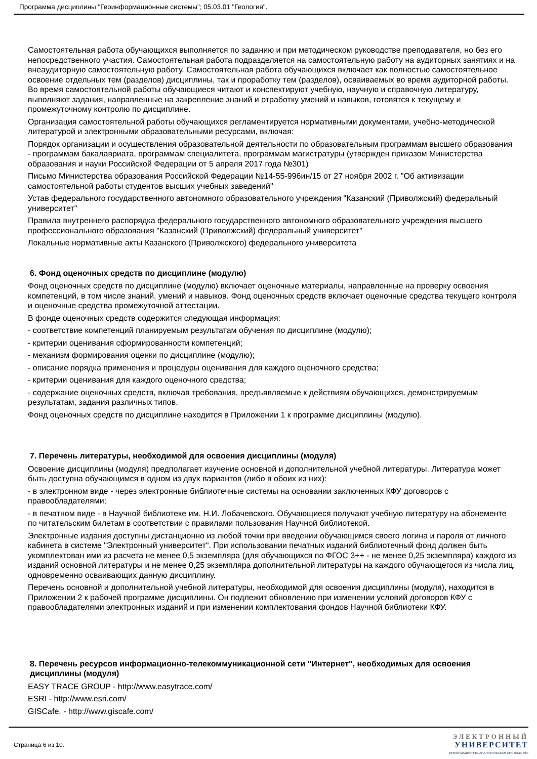Программа дисциплины "Геоинформационные системы"; 05.03.01 "Геология".
Самостоятельная работа обучающихся выполняется по заданию и при методическом руководстве преподавателя, но без его непосредственного участия. Самостоятельная работа подразделяется на самостоятельную работу на аудиторных занятиях и на внеаудиторную самостоятельную работу. Самостоятельная работа обучающихся включает как полностью самостоятельное освоение отдельных тем (разделов) дисциплины, так и проработку тем (разделов), осваиваемых во время аудиторной работы. Во время самостоятельной работы обучающиеся читают и конспектируют учебную, научную и справочную литературу, выполняют задания, направленные на закрепление знаний и отработку умений и навыков, готовятся к текущему и промежуточному контролю по дисциплине.
Организация самостоятельной работы обучающихся регламентируется нормативными документами, учебно-методической литературой и электронными образовательными ресурсами, включая:
Порядок организации и осуществления образовательной деятельности по образовательным программам высшего образования - программам бакалавриата, программам специалитета, программам магистратуры (утвержден приказом Министерства образования и науки Российской Федерации от 5 апреля 2017 года №301)
Письмо Министерства образования Российской Федерации №14-55-996ин/15 от 27 ноября 2002 г. "Об активизации самостоятельной работы студентов высших учебных заведений"
Устав федерального государственного автономного образовательного учреждения "Казанский (Приволжский) федеральный университет"
Правила внутреннего распорядка федерального государственного автономного образовательного учреждения высшего профессионального образования "Казанский (Приволжский) федеральный университет"
Локальные нормативные акты Казанского (Приволжского) федерального университета
6. Фонд оценочных средств по дисциплине (модулю)
Фонд оценочных средств по дисциплине (модулю) включает оценочные материалы, направленные на проверку освоения компетенций, в том числе знаний, умений и навыков. Фонд оценочных средств включает оценочные средства текущего контроля и оценочные средства промежуточной аттестации.
В фонде оценочных средств содержится следующая информация:
- соответствие компетенций планируемым результатам обучения по дисциплине (модулю);
- критерии оценивания сформированности компетенций;
- механизм формирования оценки по дисциплине (модулю);
- описание порядка применения и процедуры оценивания для каждого оценочного средства;
- критерии оценивания для каждого оценочного средства;
- содержание оценочных средств, включая требования, предъявляемые к действиям обучающихся, демонстрируемым результатам, задания различных типов.
Фонд оценочных средств по дисциплине находится в Приложении 1 к программе дисциплины (модулю).
7. Перечень литературы, необходимой для освоения дисциплины (модуля)
Освоение дисциплины (модуля) предполагает изучение основной и дополнительной учебной литературы. Литература может быть доступна обучающимся в одном из двух вариантов (либо в обоих из них):
- в электронном виде - через электронные библиотечные системы на основании заключенных КФУ договоров с правообладателями;
- в печатном виде - в Научной библиотеке им. Н.И. Лобачевского. Обучающиеся получают учебную литературу на абонементе по читательским билетам в соответствии с правилами пользования Научной библиотекой.
Электронные издания доступны дистанционно из любой точки при введении обучающимся своего логина и пароля от личного кабинета в системе "Электронный университет". При использовании печатных изданий библиотечный фонд должен быть укомплектован ими из расчета не менее 0,5 экземпляра (для обучающихся по ФГОС 3++ - не менее 0,25 экземпляра) каждого из изданий основной литературы и не менее 0,25 экземпляра дополнительной литературы на каждого обучающегося из числа лиц, одновременно осваивающих данную дисциплину.
Перечень основной и дополнительной учебной литературы, необходимой для освоения дисциплины (модуля), находится в Приложении 2 к рабочей программе дисциплины. Он подлежит обновлению при изменении условий договоров КФУ с правообладателями электронных изданий и при изменении комплектования фондов Научной библиотеки КФУ.
8. Перечень ресурсов информационно-телекоммуникационной сети "Интернет", необходимых для освоения дисциплины (модуля)
EASY TRACE GROUP - http://www.easytrace.com/
ESRI - http://www.esri.com/
GISCafe. - http://www.giscafe.com/
Страница 6 из 10.
ЭЛЕКТРОННЫЙ
УНИВЕРСИТЕТ
ИНФОРМАЦИОННО-АНАЛИТИЧЕСКАЯ СИСТЕМА КФУ